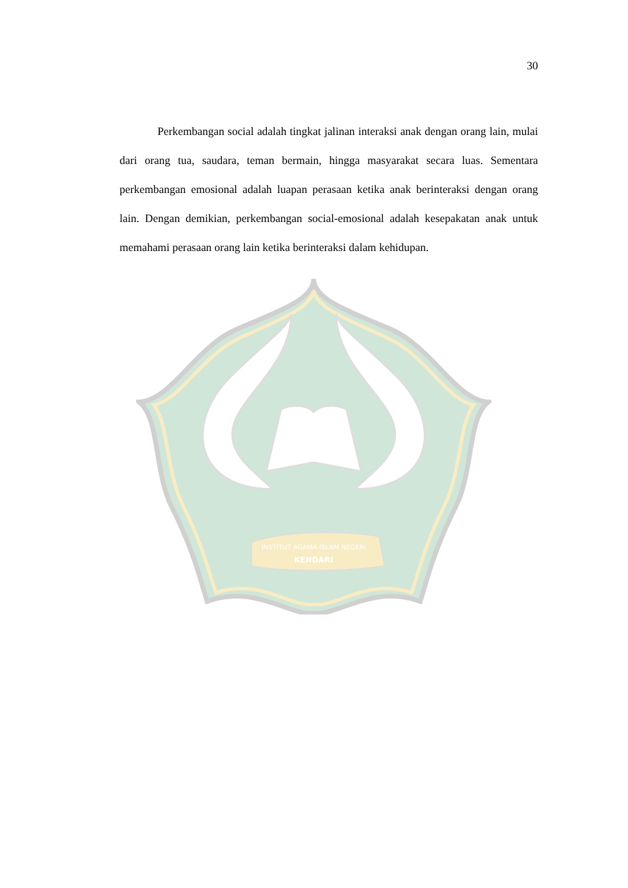INSTITUT AGAMA ISLAM NEGERI
KENDARI
30
Perkembangan social adalah tingkat jalinan interaksi anak dengan orang lain, mulai dari orang tua, saudara, teman bermain, hingga masyarakat secara luas. Sementara perkembangan emosional adalah luapan perasaan ketika anak berinteraksi dengan orang lain. Dengan demikian, perkembangan social-emosional adalah kesepakatan anak untuk memahami perasaan orang lain ketika berinteraksi dalam kehidupan.